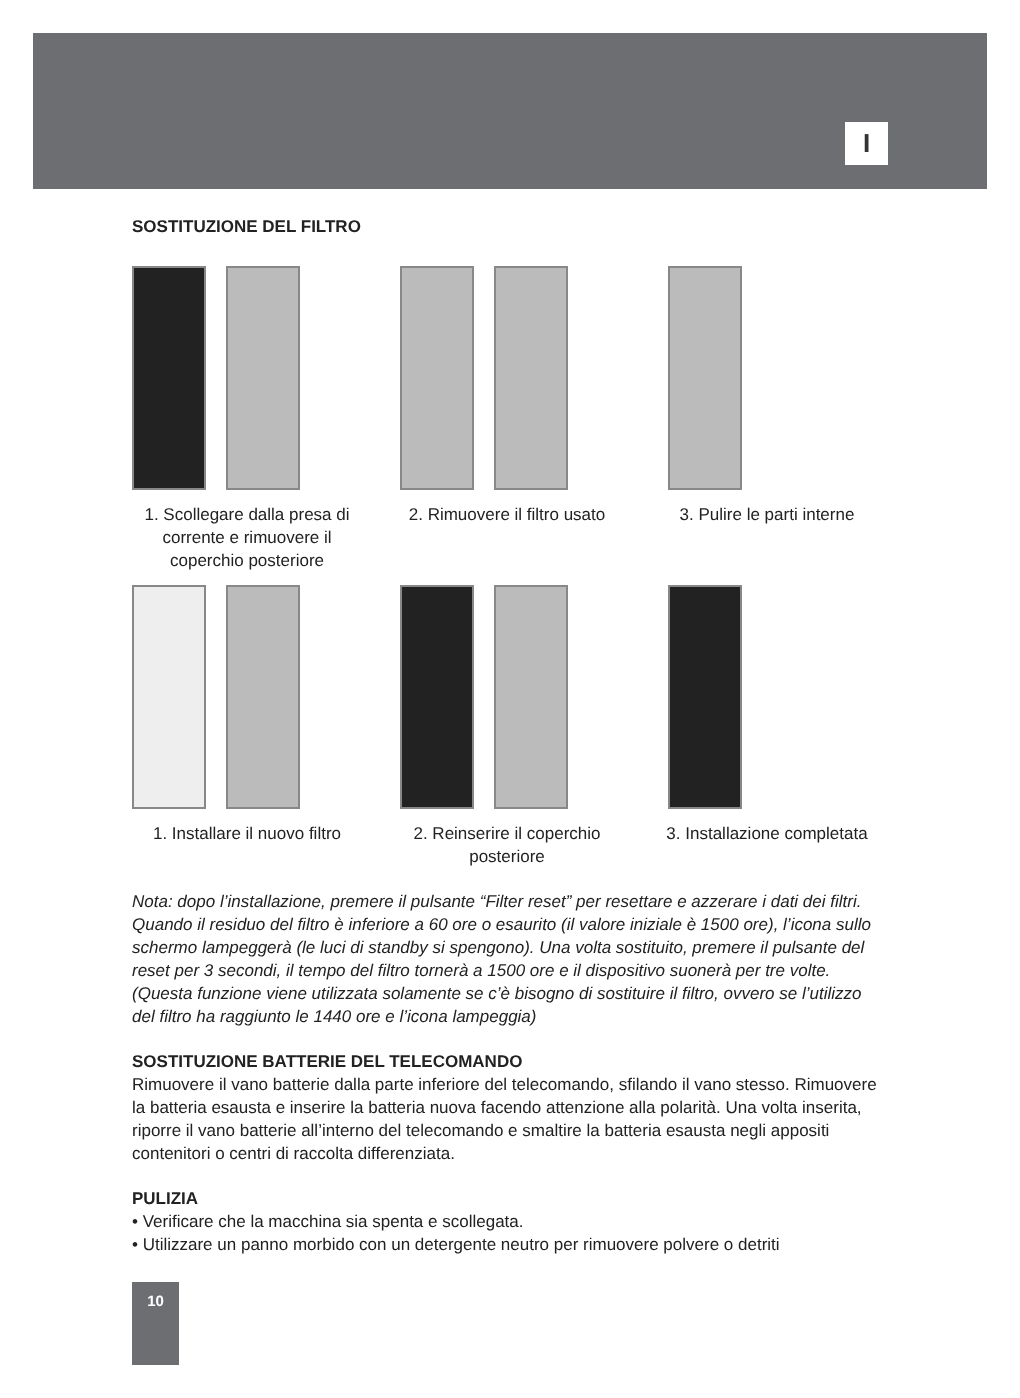I
SOSTITUZIONE DEL FILTRO
1. Scollegare dalla presa di corrente e rimuovere il coperchio posteriore
2. Rimuovere il filtro usato
3. Pulire le parti interne
1. Installare il nuovo filtro
2. Reinserire il coperchio posteriore
3. Installazione completata
Nota: dopo l’installazione, premere il pulsante “Filter reset” per resettare e azzerare i dati dei filtri. Quando il residuo del filtro è inferiore a 60 ore o esaurito (il valore iniziale è 1500 ore), l’icona sullo schermo lampeggerà (le luci di standby si spengono). Una volta sostituito, premere il pulsante del reset per 3 secondi, il tempo del filtro tornerà a 1500 ore e il dispositivo suonerà per tre volte. (Questa funzione viene utilizzata solamente se c’è bisogno di sostituire il filtro, ovvero se l’utilizzo del filtro ha raggiunto le 1440 ore e l’icona lampeggia)
SOSTITUZIONE BATTERIE DEL TELECOMANDO
Rimuovere il vano batterie dalla parte inferiore del telecomando, sfilando il vano stesso. Rimuovere la batteria esausta e inserire la batteria nuova facendo attenzione alla polarità. Una volta inserita, riporre il vano batterie all’interno del telecomando e smaltire la batteria esausta negli appositi contenitori o centri di raccolta differenziata.
PULIZIA
• Verificare che la macchina sia spenta e scollegata.
• Utilizzare un panno morbido con un detergente neutro per rimuovere polvere o detriti
10